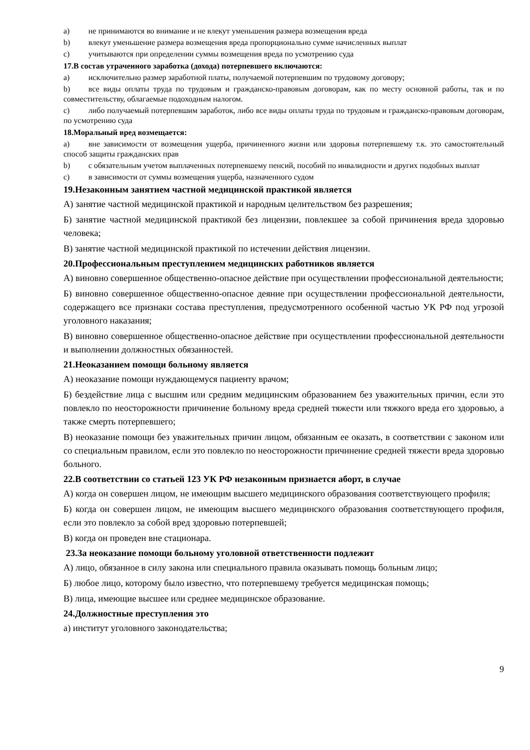a) не принимаются во внимание и не влекут уменьшения размера возмещения вреда
b) влекут уменьшение размера возмещения вреда пропорционально сумме начисленных выплат
c) учитываются при определении суммы возмещения вреда по усмотрению суда
17.В состав утраченного заработка (дохода) потерпевшего включаются:
a) исключительно размер заработной платы, получаемой потерпевшим по трудовому договору;
b) все виды оплаты труда по трудовым и гражданско-правовым договорам, как по месту основной работы, так и по совместительству, облагаемые подоходным налогом.
c) либо получаемый потерпевшим заработок, либо все виды оплаты труда по трудовым и гражданско-правовым договорам, по усмотрению суда
18.Моральный вред возмещается:
a) вне зависимости от возмещения ущерба, причиненного жизни или здоровья потерпевшему т.к. это самостоятельный способ защиты гражданских прав
b) с обязательным учетом выплаченных потерпевшему пенсий, пособий по инвалидности и других подобных выплат
c) в зависимости от суммы возмещения ущерба, назначенного судом
19.Незаконным занятием частной медицинской практикой является
А) занятие частной медицинской практикой и народным целительством без разрешения;
Б) занятие частной медицинской практикой без лицензии, повлекшее за собой причинения вреда здоровью человека;
В) занятие частной медицинской практикой по истечении действия лицензии.
20.Профессиональным преступлением медицинских работников является
А) виновно совершенное общественно-опасное действие при осуществлении профессиональной деятельности;
Б) виновно совершенное общественно-опасное деяние при осуществлении профессиональной деятельности, содержащего все признаки состава преступления, предусмотренного особенной частью УК РФ под угрозой уголовного наказания;
В) виновно совершенное общественно-опасное действие при осуществлении профессиональной деятельности и выполнении должностных обязанностей.
21.Неоказанием помощи больному является
А) неоказание помощи нуждающемуся пациенту врачом;
Б) бездействие лица с высшим или средним медицинским образованием без уважительных причин, если это повлекло по неосторожности причинение больному вреда средней тяжести или тяжкого вреда его здоровью, а также смерть потерпевшего;
В) неоказание помощи без уважительных причин лицом, обязанным ее оказать, в соответствии с законом или со специальным правилом, если это повлекло по неосторожности причинение средней тяжести вреда здоровью больного.
22.В соответствии со статьей 123 УК РФ незаконным признается аборт, в случае
А) когда он совершен лицом, не имеющим высшего медицинского образования соответствующего профиля;
Б) когда он совершен лицом, не имеющим высшего медицинского образования соответствующего профиля, если это повлекло за собой вред здоровью потерпевшей;
В) когда он проведен вне стационара.
23.За неоказание помощи больному уголовной ответственности подлежит
А) лицо, обязанное в силу закона или специального правила оказывать помощь больным лицо;
Б) любое лицо, которому было известно, что потерпевшему требуется медицинская помощь;
В) лица, имеющие высшее или среднее медицинское образование.
24.Должностные преступления это
а) институт уголовного законодательства;
9